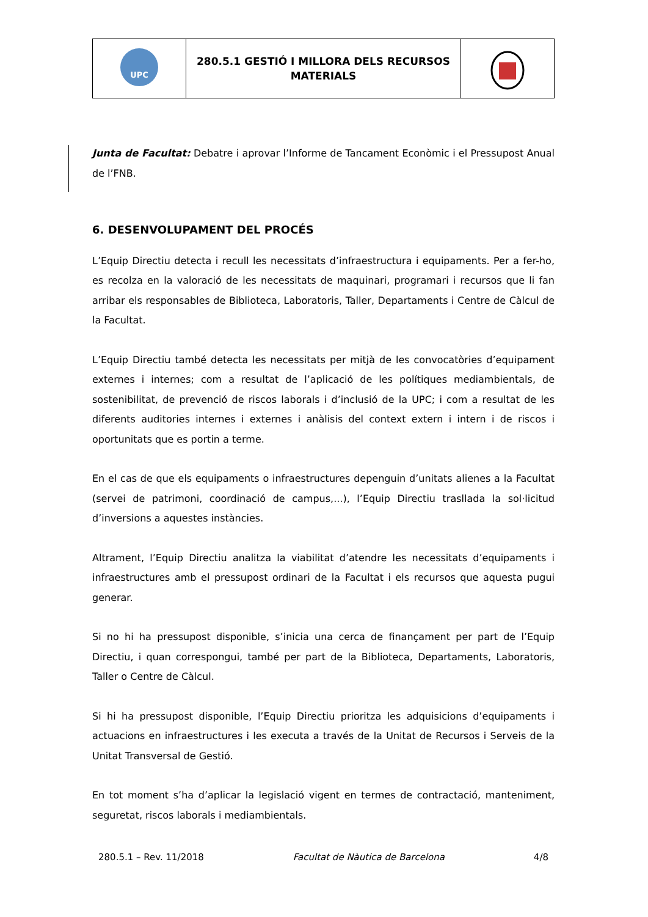| UPC | 280.5.1 GESTIÓ I MILLORA DELS RECURSOS MATERIALS | |
Junta de Facultat: Debatre i aprovar l’Informe de Tancament Econòmic i el Pressupost Anual de l’FNB.
6. DESENVOLUPAMENT DEL PROCÉS
L’Equip Directiu detecta i recull les necessitats d’infraestructura i equipaments. Per a fer-ho, es recolza en la valoració de les necessitats de maquinari, programari i recursos que li fan arribar els responsables de Biblioteca, Laboratoris, Taller, Departaments i Centre de Càlcul de la Facultat.
L’Equip Directiu també detecta les necessitats per mitjà de les convocatòries d’equipament externes i internes; com a resultat de l’aplicació de les polítiques mediambientals, de sostenibilitat, de prevenció de riscos laborals i d’inclusió de la UPC; i com a resultat de les diferents auditories internes i externes i anàlisis del context extern i intern i de riscos i oportunitats que es portin a terme.
En el cas de que els equipaments o infraestructures depenguin d’unitats alienes a la Facultat (servei de patrimoni, coordinació de campus,...), l’Equip Directiu trasllada la sol·licitud d’inversions a aquestes instàncies.
Altrament, l’Equip Directiu analitza la viabilitat d’atendre les necessitats d’equipaments i infraestructures amb el pressupost ordinari de la Facultat i els recursos que aquesta pugui generar.
Si no hi ha pressupost disponible, s’inicia una cerca de finançament per part de l’Equip Directiu, i quan correspongui, també per part de la Biblioteca, Departaments, Laboratoris, Taller o Centre de Càlcul.
Si hi ha pressupost disponible, l’Equip Directiu prioritza les adquisicions d’equipaments i actuacions en infraestructures i les executa a través de la Unitat de Recursos i Serveis de la Unitat Transversal de Gestió.
En tot moment s’ha d’aplicar la legislació vigent en termes de contractació, manteniment, seguretat, riscos laborals i mediambientals.
280.5.1 – Rev. 11/2018 Facultat de Nàutica de Barcelona 4/8